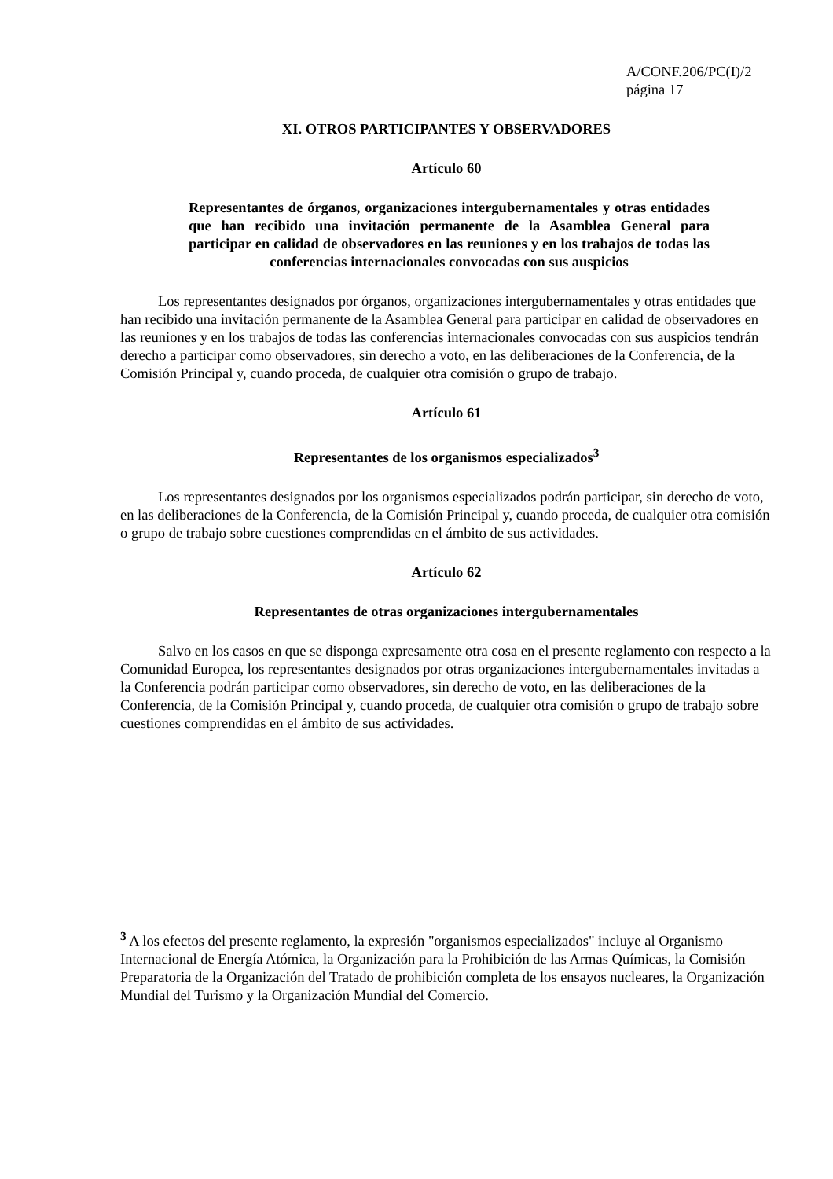A/CONF.206/PC(I)/2
página 17
XI. OTROS PARTICIPANTES Y OBSERVADORES
Artículo 60
Representantes de órganos, organizaciones intergubernamentales y otras entidades que han recibido una invitación permanente de la Asamblea General para participar en calidad de observadores en las reuniones y en los trabajos de todas las conferencias internacionales convocadas con sus auspicios
Los representantes designados por órganos, organizaciones intergubernamentales y otras entidades que han recibido una invitación permanente de la Asamblea General para participar en calidad de observadores en las reuniones y en los trabajos de todas las conferencias internacionales convocadas con sus auspicios tendrán derecho a participar como observadores, sin derecho a voto, en las deliberaciones de la Conferencia, de la Comisión Principal y, cuando proceda, de cualquier otra comisión o grupo de trabajo.
Artículo 61
Representantes de los organismos especializados<sup>3</sup>
Los representantes designados por los organismos especializados podrán participar, sin derecho de voto, en las deliberaciones de la Conferencia, de la Comisión Principal y, cuando proceda, de cualquier otra comisión o grupo de trabajo sobre cuestiones comprendidas en el ámbito de sus actividades.
Artículo 62
Representantes de otras organizaciones intergubernamentales
Salvo en los casos en que se disponga expresamente otra cosa en el presente reglamento con respecto a la Comunidad Europea, los representantes designados por otras organizaciones intergubernamentales invitadas a la Conferencia podrán participar como observadores, sin derecho de voto, en las deliberaciones de la Conferencia, de la Comisión Principal y, cuando proceda, de cualquier otra comisión o grupo de trabajo sobre cuestiones comprendidas en el ámbito de sus actividades.
<sup>3</sup> A los efectos del presente reglamento, la expresión "organismos especializados" incluye al Organismo Internacional de Energía Atómica, la Organización para la Prohibición de las Armas Químicas, la Comisión Preparatoria de la Organización del Tratado de prohibición completa de los ensayos nucleares, la Organización Mundial del Turismo y la Organización Mundial del Comercio.